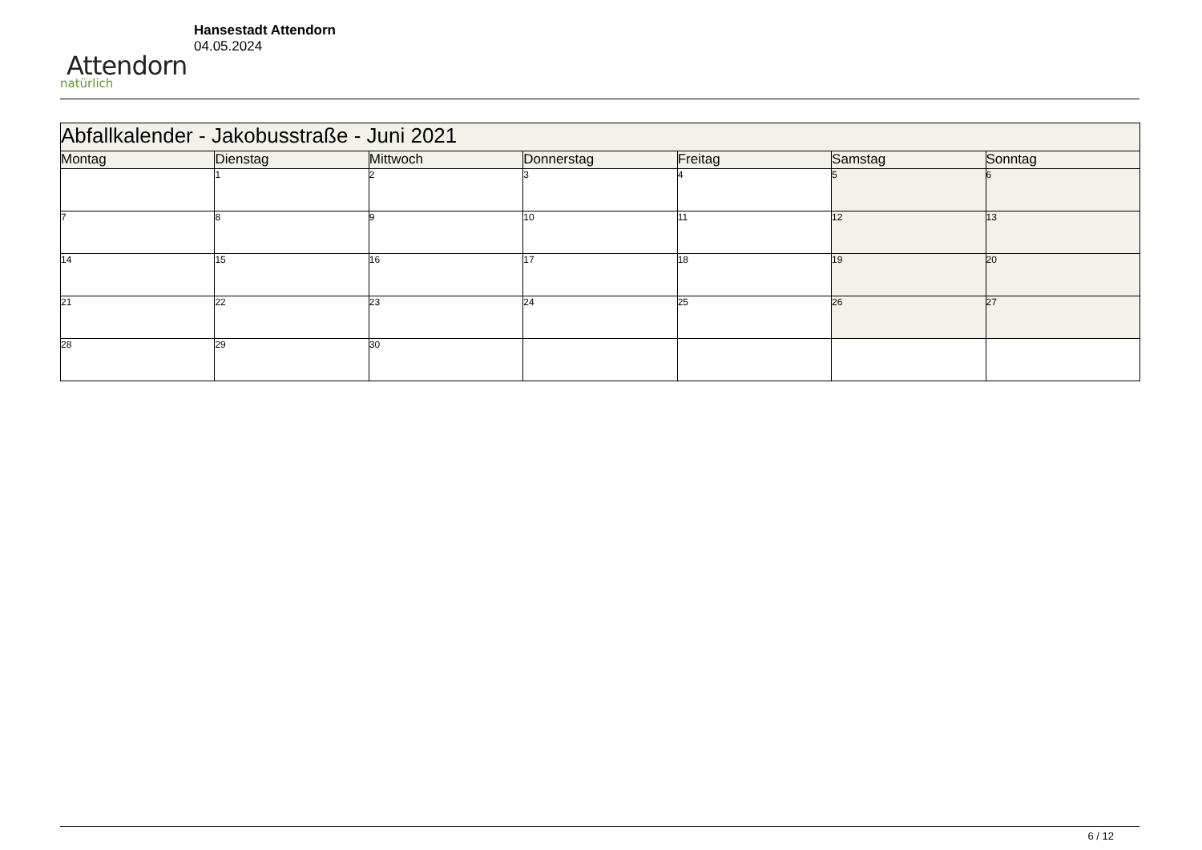Attendorn
natürlich
Hansestadt Attendorn
04.05.2024
| Abfallkalender - Jakobusstraße - Juni 2021 | | | | | | |
| Montag | Dienstag | Mittwoch | Donnerstag | Freitag | Samstag | Sonntag |
| | 1 | 2 | 3 | 4 | 5 | 6 |
| 7 | 8 | 9 | 10 | 11 | 12 | 13 |
| 14 | 15 | 16 | 17 | 18 | 19 | 20 |
| 21 | 22 | 23 | 24 | 25 | 26 | 27 |
| 28 | 29 | 30 | | | | |
6 / 12